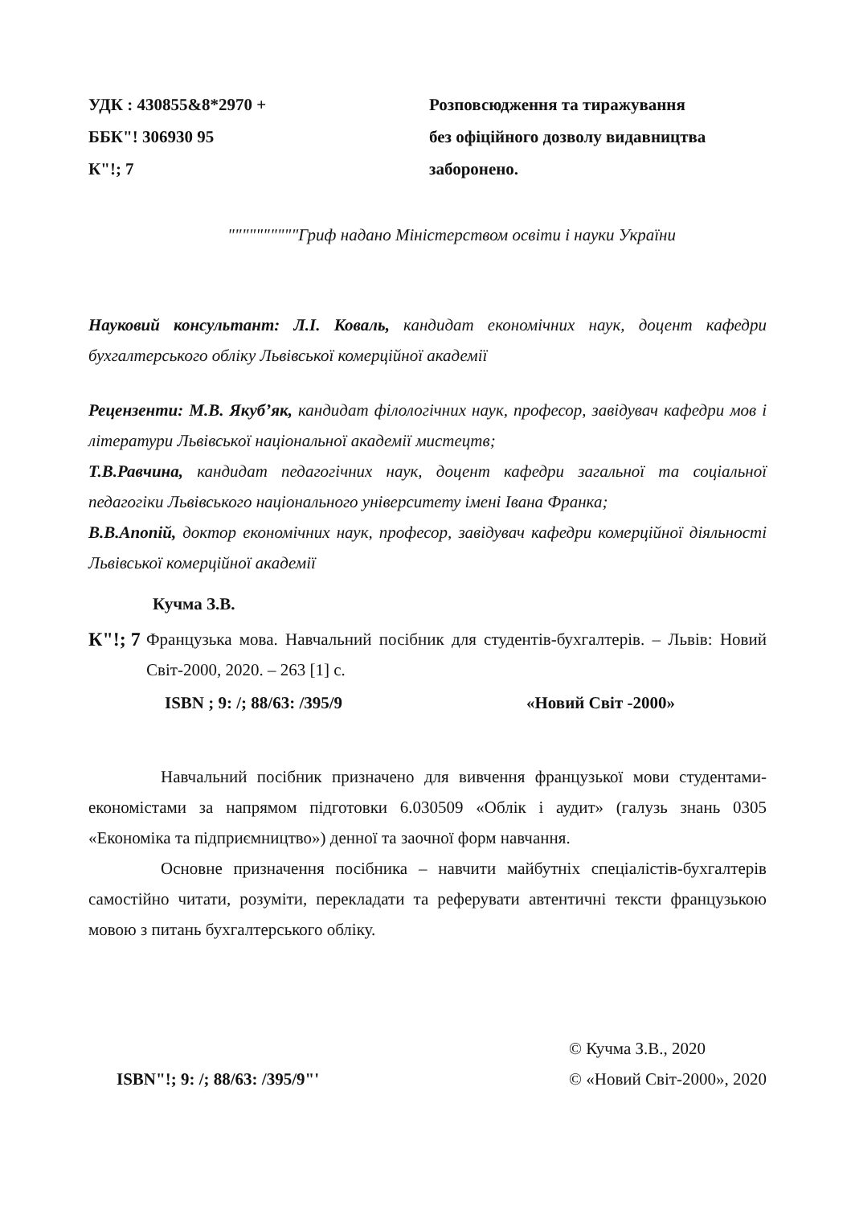УДК : 430855&8*2970 +
ББК"! 306930 95
К"!; 7
Розповсюдження та тиражування
без офіційного дозволу видавництва
заборонено.
""""""""""Гриф надано Міністерством освіти і науки України
Науковий консультант: Л.І. Коваль, кандидат економічних наук, доцент кафедри бухгалтерського обліку Львівської комерційної академії
Рецензенти: М.В. Якуб’як, кандидат філологічних наук, професор, завідувач кафедри мов і літератури Львівської національної академії мистецтв;
Т.В.Равчина, кандидат педагогічних наук, доцент кафедри загальної та соціальної педагогіки Львівського національного університету імені Івана Франка;
В.В.Апопій, доктор економічних наук, професор, завідувач кафедри комерційної діяльності Львівської комерційної академії
Кучма З.В.
К"!; 7
Французька мова. Навчальний посібник для студентів-бухгалтерів. – Львів: Новий Світ-2000, 2020. – 263 [1] с.
ISBN ; 9: /; 88/63: /395/9 «Новий Світ -2000»
Навчальний посібник призначено для вивчення французької мови студентами-економістами за напрямом підготовки 6.030509 «Облік і аудит» (галузь знань 0305 «Економіка та підприємництво») денної та заочної форм навчання.
Основне призначення посібника – навчити майбутніх спеціалістів-бухгалтерів самостійно читати, розуміти, перекладати та реферувати автентичні тексти французькою мовою з питань бухгалтерського обліку.
ISBN"!; 9: /; 88/63: /395/9"'
© Кучма З.В., 2020
© «Новий Світ-2000», 2020